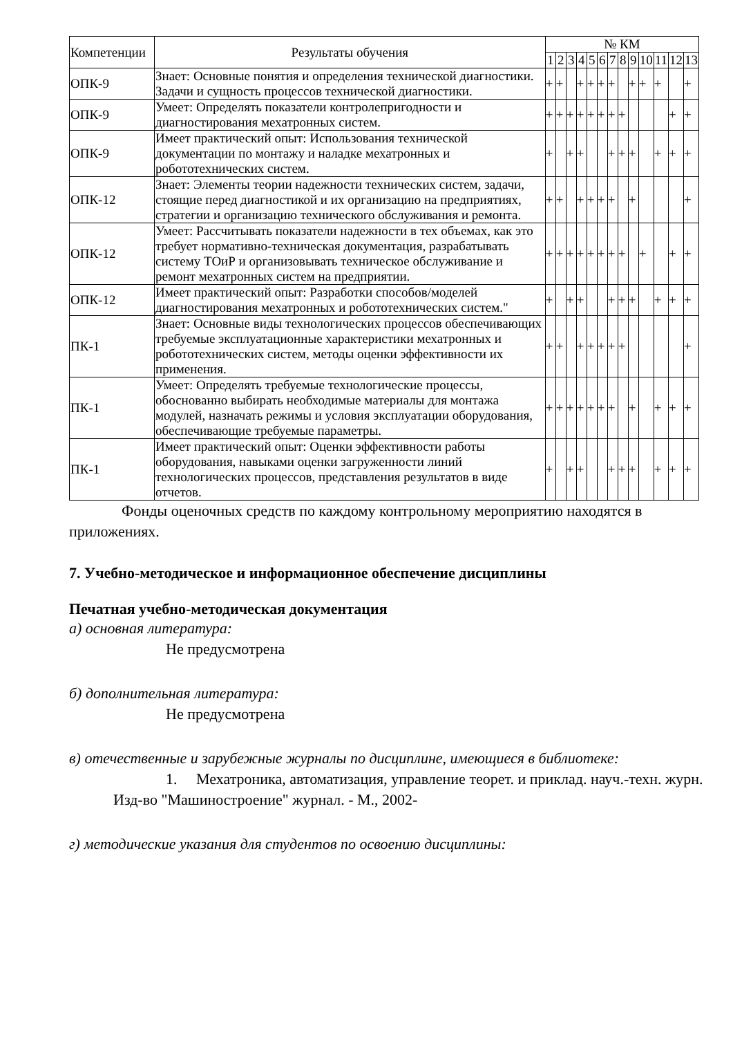| Компетенции | Результаты обучения | № КМ | | | | | | | | | | | | |
| --- | --- | --- | --- | --- | --- | --- | --- | --- | --- | --- | --- | --- | --- | --- |
| | | 1 | 2 | 3 | 4 | 5 | 6 | 7 | 8 | 9 | 10 | 11 | 12 | 13 |
| ОПК-9 | Знает: Основные понятия и определения технической диагностики. Задачи и сущность процессов технической диагностики. | + | + | | + | + | + | + | | + | + | + | | + |
| ОПК-9 | Умеет: Определять показатели контролепригодности и диагностирования мехатронных систем. | + | + | + | + | + | + | + | + | | | | + | + |
| ОПК-9 | Имеет практический опыт: Использования технической документации по монтажу и наладке мехатронных и робототехнических систем. | + | | + | + | | | + | + | + | | + | + | + |
| ОПК-12 | Знает: Элементы теории надежности технических систем, задачи, стоящие перед диагностикой и их организацию на предприятиях, стратегии и организацию технического обслуживания и ремонта. | + | + | | + | + | + | + | | + | | | | + |
| ОПК-12 | Умеет: Рассчитывать показатели надежности в тех объемах, как это требует нормативно-техническая документация, разрабатывать систему ТОиР и организовывать техническое обслуживание и ремонт мехатронных систем на предприятии. | + | + | + | + | + | + | + | + | | + | | + | + |
| ОПК-12 | Имеет практический опыт: Разработки способов/моделей диагностирования мехатронных и робототехнических систем." | + | | + | + | | | + | + | + | | + | + | + |
| ПК-1 | Знает: Основные виды технологических процессов обеспечивающих требуемые эксплуатационные характеристики мехатронных и робототехнических систем, методы оценки эффективности их применения. | + | + | | + | + | + | + | + | | | | | + |
| ПК-1 | Умеет: Определять требуемые технологические процессы, обоснованно выбирать необходимые материалы для монтажа модулей, назначать режимы и условия эксплуатации оборудования, обеспечивающие требуемые параметры. | + | + | + | + | + | + | + | | + | | + | + | + |
| ПК-1 | Имеет практический опыт: Оценки эффективности работы оборудования, навыками оценки загруженности линий технологических процессов, представления результатов в виде отчетов. | + | | + | + | | | + | + | + | | + | + | + |
Фонды оценочных средств по каждому контрольному мероприятию находятся в приложениях.
7. Учебно-методическое и информационное обеспечение дисциплины
Печатная учебно-методическая документация
а) основная литература:
Не предусмотрена
б) дополнительная литература:
Не предусмотрена
в) отечественные и зарубежные журналы по дисциплине, имеющиеся в библиотеке:
1. Мехатроника, автоматизация, управление теорет. и приклад. науч.-техн. журн. Изд-во "Машиностроение" журнал. - М., 2002-
г) методические указания для студентов по освоению дисциплины: